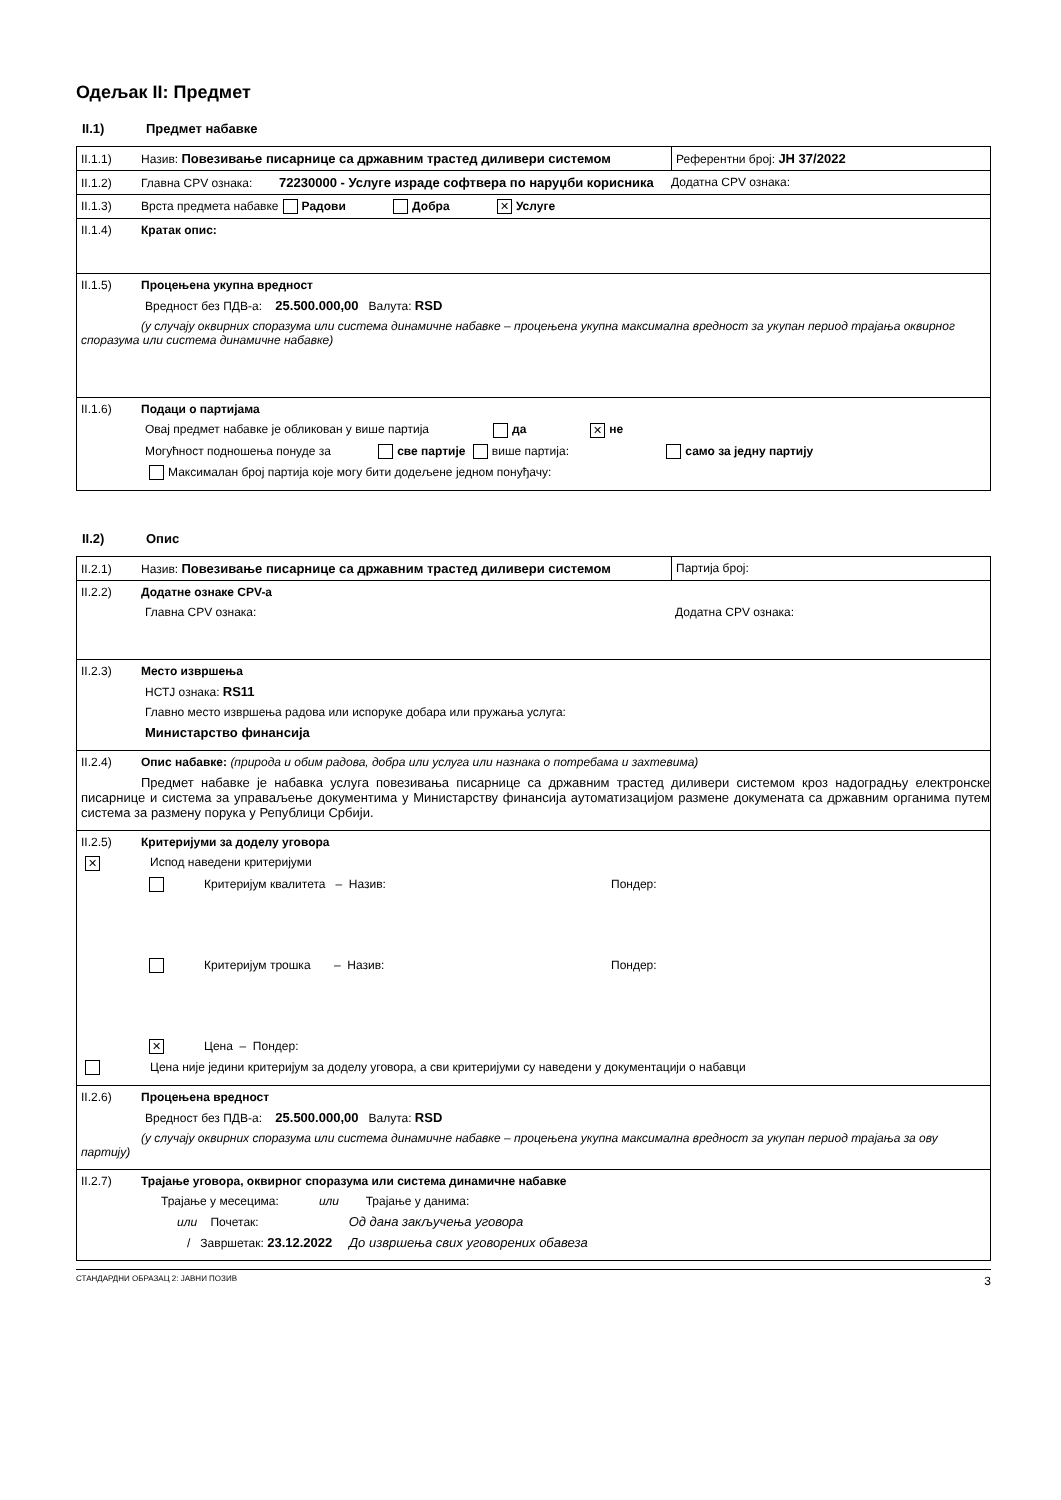Одељак II: Предмет
II.1) Предмет набавке
| II.1.1) Назив: Повезивање писарнице са државним трастед диливери системом | Референтни број: ЈН 37/2022 |
| II.1.2) Главна CPV ознака: 72230000 - Услуге израде софтвера по наруџби корисника Додатна CPV ознака: | |
| II.1.3) Врста предмета набавке Радови Добра ✕ Услуге | |
| II.1.4) Кратак опис: | |
| II.1.5) Процењена укупна вредност Вредност без ПДВ-а: 25.500.000,00 Валута: RSD (у случају оквирних споразума или система динамичне набавке – процењена укупна максимална вредност за укупан период трајања оквирног споразума или система динамичне набавке) | |
| II.1.6) Подаци о партијама Овај предмет набавке је обликован у више партија да ✕ не Могућност подношења понуде за све партије више партија: само за једну партију Максималан број партија које могу бити додељене једном понуђачу: | |
II.2) Опис
| II.2.1) Назив: Повезивање писарнице са државним трастед диливери системом | Партија број: |
| II.2.2) Додатне ознаке CPV-а Главна CPV ознака: Додатна CPV ознака: | |
| II.2.3) Место извршења НСТЈ ознака: RS11 Главно место извршења радова или испоруке добара или пружања услуга: Министарство финансија | |
| II.2.4) Опис набавке: (природа и обим радова, добра или услуга или назнака о потребама и захтевима) Предмет набавке је набавка услуга повезивања писарнице са државним трастед диливери системом кроз надоградњу електронске писарнице и система за управаљење документима у Министарству финансија аутоматизацијом размене докумената са државним органима путем система за размену порука у Републици Србији. | |
| II.2.5) Критеријуми за доделу уговора ✕ Испод наведени критеријуми Критеријум квалитета – Назив: Пондер: Критеријум трошка – Назив: Пондер: ✕ Цена – Пондер: Цена није једини критеријум за доделу уговора, а сви критеријуми су наведени у документацији о набавци | |
| II.2.6) Процењена вредност Вредност без ПДВ-а: 25.500.000,00 Валута: RSD (у случају оквирних споразума или система динамичне набавке – процењена укупна максимална вредност за укупан период трајања за ову партију) | |
| II.2.7) Трајање уговора, оквирног споразума или система динамичне набавке Трајање у месецима: или Трајање у данима: или Почетак: Од дана закључења уговора / Завршетак: 23.12.2022 До извршења свих уговорених обавеза | |
СТАНДАРДНИ ОБРАЗАЦ 2: ЈАВНИ ПОЗИВ 3